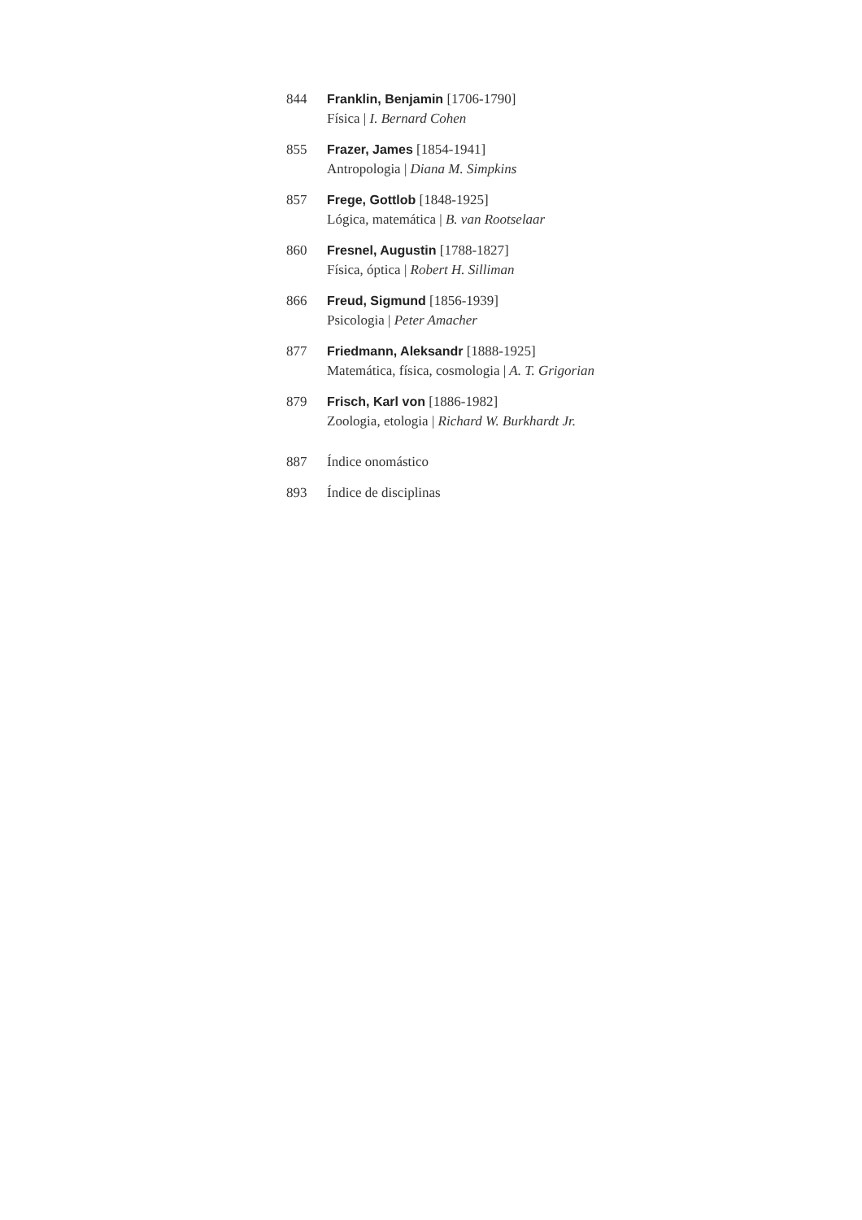844 Franklin, Benjamin [1706-1790]
Física | I. Bernard Cohen
855 Frazer, James [1854-1941]
Antropologia | Diana M. Simpkins
857 Frege, Gottlob [1848-1925]
Lógica, matemática | B. van Rootselaar
860 Fresnel, Augustin [1788-1827]
Física, óptica | Robert H. Silliman
866 Freud, Sigmund [1856-1939]
Psicologia | Peter Amacher
877 Friedmann, Aleksandr [1888-1925]
Matemática, física, cosmologia | A. T. Grigorian
879 Frisch, Karl von [1886-1982]
Zoologia, etologia | Richard W. Burkhardt Jr.
887 Índice onomástico
893 Índice de disciplinas